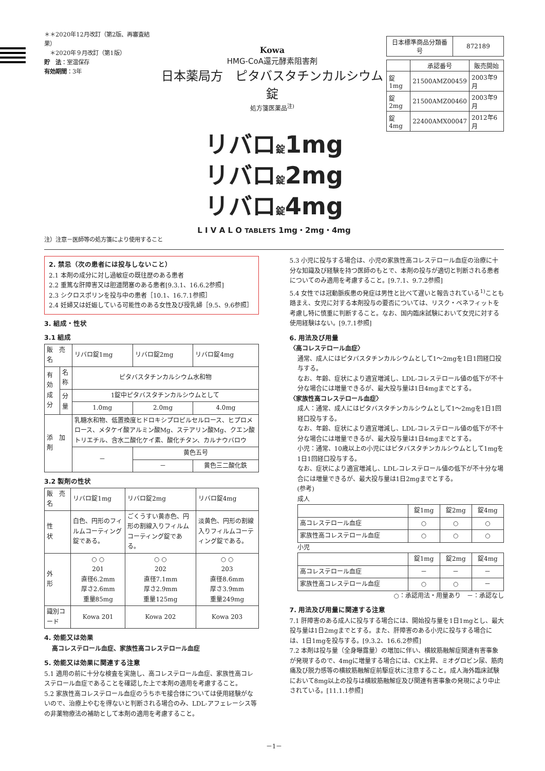＊＊2020年12月改訂（第2版、再審査結果）
　＊2020年９月改訂（第1版）
貯　法：室温保存
有効期間：3年
Kowa
HMG-CoA還元酵素阻害剤
日本薬局方　ピタバスタチンカルシウム錠
処方箋医薬品<sup>注)</sup>
| 日本標準商品分類番号 | 872189 |
| | 承認番号 | 販売開始 |
| --- | --- | --- |
| 錠1mg | 21500AMZ00459 | 2003年9月 |
| 錠2mg | 21500AMZ00460 | 2003年9月 |
| 錠4mg | 22400AMX00047 | 2012年6月 |
リバロ錠1mg
リバロ錠2mg
リバロ錠4mg
L I V A L O TABLETS 1mg・2mg・4mg
注）注意－医師等の処方箋により使用すること
2. 禁忌（次の患者には投与しないこと）
2.1 本剤の成分に対し過敏症の既往歴のある患者
2.2 重篤な肝障害又は胆道閉塞のある患者[9.3.1、16.6.2参照]
2.3 シクロスポリンを投与中の患者［10.1、16.7.1参照］
2.4 妊婦又は妊娠している可能性のある女性及び授乳婦［9.5、9.6参照］
3. 組成・性状
3.1 組成
| 販 売 名 | | リバロ錠1mg | リバロ錠2mg | リバロ錠4mg |
| 有効成分 | 名称 | ピタバスタチンカルシウム水和物 | | |
| | 分量 | 1錠中ピタバスタチンカルシウムとして | | |
| | | 1.0mg | 2.0mg | 4.0mg |
| 添 加 剤 | | 乳糖水和物、低置換度ヒドロキシプロピルセルロース、ヒプロメロース、メタケイ酸アルミン酸Mg、ステアリン酸Mg、クエン酸トリエチル、含水二酸化ケイ素、酸化チタン、カルナウバロウ | | |
| | | － | 黄色五号 | |
| | | | － | 黄色三二酸化鉄 |
3.2 製剤の性状
| 販 売 名 | リバロ錠1mg | リバロ錠2mg | リバロ錠4mg |
| 性 状 | 白色、円形のフィルムコーティング錠である。 | ごくうすい黄赤色、円形の割線入りフィルムコーティング錠である。 | 淡黄色、円形の割線入りフィルムコーティング錠である。 |
| 外 形 | ○ ○ 201 直径6.2mm 厚さ2.6mm 重量85mg | ○ ○ 202 直径7.1mm 厚さ2.9mm 重量125mg | ○ ○ 203 直径8.6mm 厚さ3.9mm 重量249mg |
| 識別コード | Kowa 201 | Kowa 202 | Kowa 203 |
4. 効能又は効果
高コレステロール血症、家族性高コレステロール血症
5. 効能又は効果に関連する注意
5.1 適用の前に十分な検査を実施し、高コレステロール血症、家族性高コレステロール血症であることを確認した上で本剤の適用を考慮すること。
5.2 家族性高コレステロール血症のうちホモ接合体については使用経験がないので、治療上やむを得ないと判断される場合のみ、LDL-アフェレーシス等の非薬物療法の補助として本剤の適用を考慮すること。
5.3 小児に投与する場合は、小児の家族性高コレステロール血症の治療に十分な知識及び経験を持つ医師のもとで、本剤の投与が適切と判断される患者についてのみ適用を考慮すること。[9.7.1、9.7.2参照]
5.4 女性では冠動脈疾患の発症は男性と比べて遅いと報告されている<sup>1)</sup>ことも踏まえ、女児に対する本剤投与の要否については、リスク・ベネフィットを考慮し特に慎重に判断すること。なお、国内臨床試験において女児に対する使用経験はない。[9.7.1参照]
6. 用法及び用量
〈高コレステロール血症〉
通常、成人にはピタバスタチンカルシウムとして1～2mgを1日1回経口投与する。
なお、年齢、症状により適宜増減し、LDL-コレステロール値の低下が不十分な場合には増量できるが、最大投与量は1日4mgまでとする。
〈家族性高コレステロール血症〉
成人：通常、成人にはピタバスタチンカルシウムとして1～2mgを1日1回経口投与する。
なお、年齢、症状により適宜増減し、LDL-コレステロール値の低下が不十分な場合には増量できるが、最大投与量は1日4mgまでとする。
小児：通常、10歳以上の小児にはピタバスタチンカルシウムとして1mgを1日1回経口投与する。
なお、症状により適宜増減し、LDL-コレステロール値の低下が不十分な場合には増量できるが、最大投与量は1日2mgまでとする。
(参考)
成人
| | 錠1mg | 錠2mg | 錠4mg |
| --- | --- | --- | --- |
| 高コレステロール血症 | ○ | ○ | ○ |
| 家族性高コレステロール血症 | ○ | ○ | ○ |
小児
| | 錠1mg | 錠2mg | 錠4mg |
| --- | --- | --- | --- |
| 高コレステロール血症 | － | － | － |
| 家族性高コレステロール血症 | ○ | ○ | － |
○：承認用法・用量あり　－：承認なし
7. 用法及び用量に関連する注意
7.1 肝障害のある成人に投与する場合には、開始投与量を1日1mgとし、最大投与量は1日2mgまでとする。また、肝障害のある小児に投与する場合には、1日1mgを投与する。[9.3.2、16.6.2参照]
7.2 本剤は投与量（全身曝露量）の増加に伴い、横紋筋融解症関連有害事象が発現するので、4mgに増量する場合には、CK上昇、ミオグロビン尿、筋肉痛及び脱力感等の横紋筋融解症前駆症状に注意すること。成人海外臨床試験において8mg以上の投与は横紋筋融解症及び関連有害事象の発現により中止されている。[11.1.1参照]
－1－